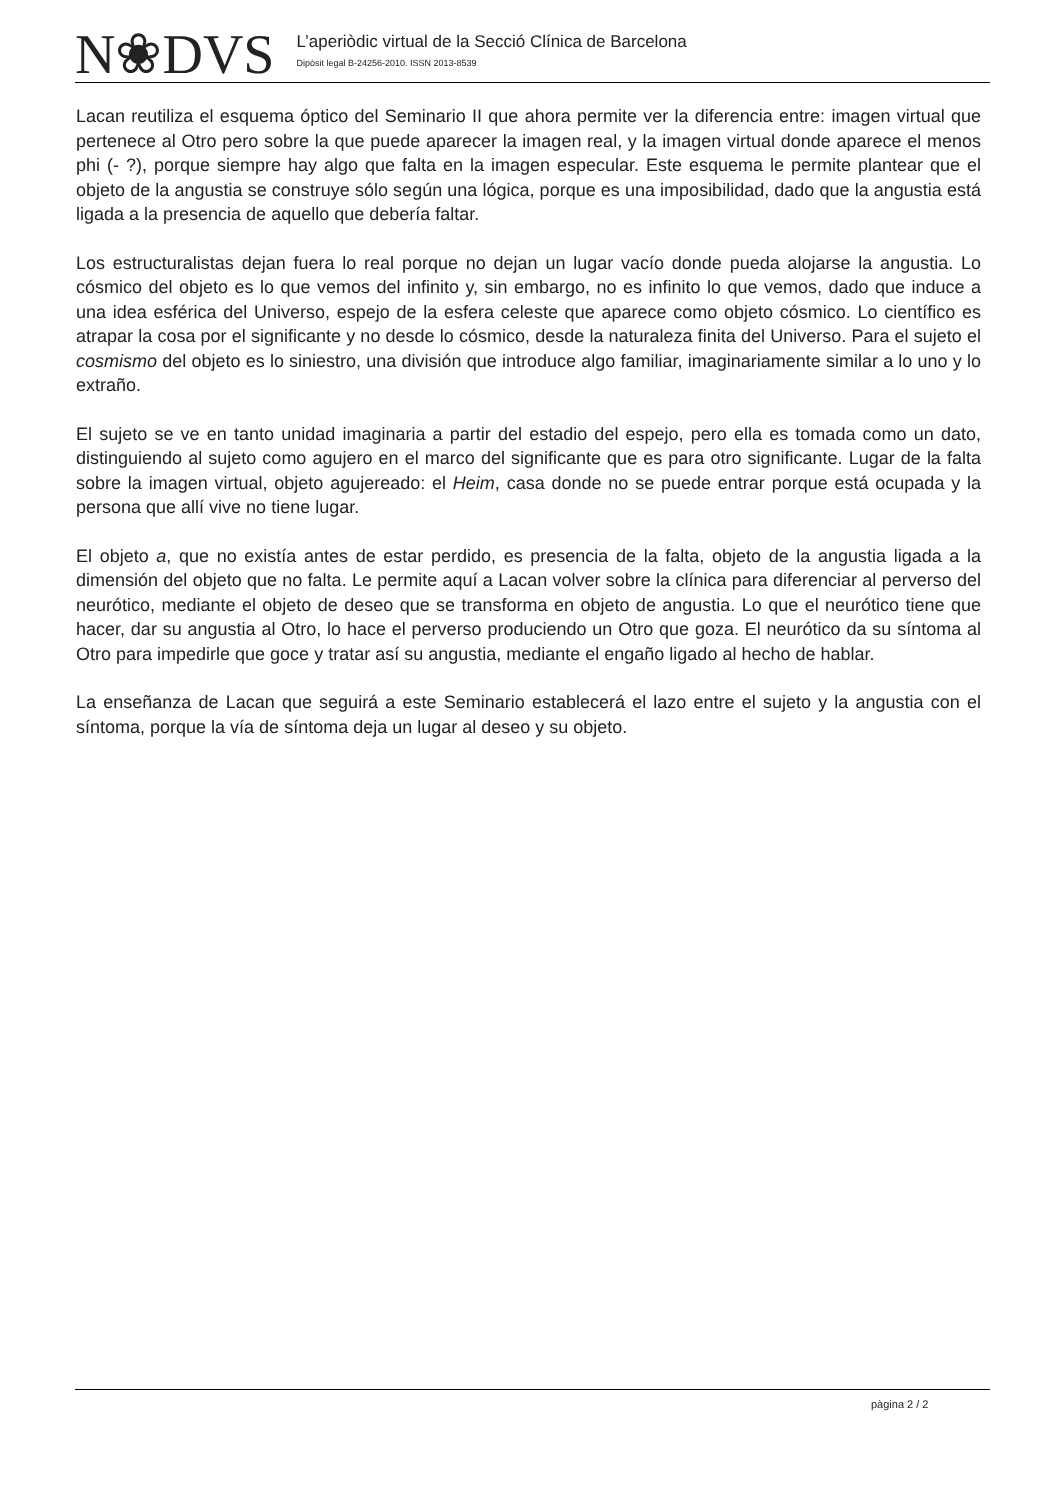N❀DVS
L’aperiòdic virtual de la Secció Clínica de Barcelona
Dipòsit legal B-24256-2010. ISSN 2013-8539
Lacan reutiliza el esquema óptico del Seminario II que ahora permite ver la diferencia entre: imagen virtual que pertenece al Otro pero sobre la que puede aparecer la imagen real, y la imagen virtual donde aparece el menos phi (- ?), porque siempre hay algo que falta en la imagen especular. Este esquema le permite plantear que el objeto de la angustia se construye sólo según una lógica, porque es una imposibilidad, dado que la angustia está ligada a la presencia de aquello que debería faltar.
Los estructuralistas dejan fuera lo real porque no dejan un lugar vacío donde pueda alojarse la angustia. Lo cósmico del objeto es lo que vemos del infinito y, sin embargo, no es infinito lo que vemos, dado que induce a una idea esférica del Universo, espejo de la esfera celeste que aparece como objeto cósmico. Lo científico es atrapar la cosa por el significante y no desde lo cósmico, desde la naturaleza finita del Universo. Para el sujeto el cosmismo del objeto es lo siniestro, una división que introduce algo familiar, imaginariamente similar a lo uno y lo extraño.
El sujeto se ve en tanto unidad imaginaria a partir del estadio del espejo, pero ella es tomada como un dato, distinguiendo al sujeto como agujero en el marco del significante que es para otro significante. Lugar de la falta sobre la imagen virtual, objeto agujereado: el Heim, casa donde no se puede entrar porque está ocupada y la persona que allí vive no tiene lugar.
El objeto a, que no existía antes de estar perdido, es presencia de la falta, objeto de la angustia ligada a la dimensión del objeto que no falta. Le permite aquí a Lacan volver sobre la clínica para diferenciar al perverso del neurótico, mediante el objeto de deseo que se transforma en objeto de angustia. Lo que el neurótico tiene que hacer, dar su angustia al Otro, lo hace el perverso produciendo un Otro que goza. El neurótico da su síntoma al Otro para impedirle que goce y tratar así su angustia, mediante el engaño ligado al hecho de hablar.
La enseñanza de Lacan que seguirá a este Seminario establecerá el lazo entre el sujeto y la angustia con el síntoma, porque la vía de síntoma deja un lugar al deseo y su objeto.
pàgina 2 / 2